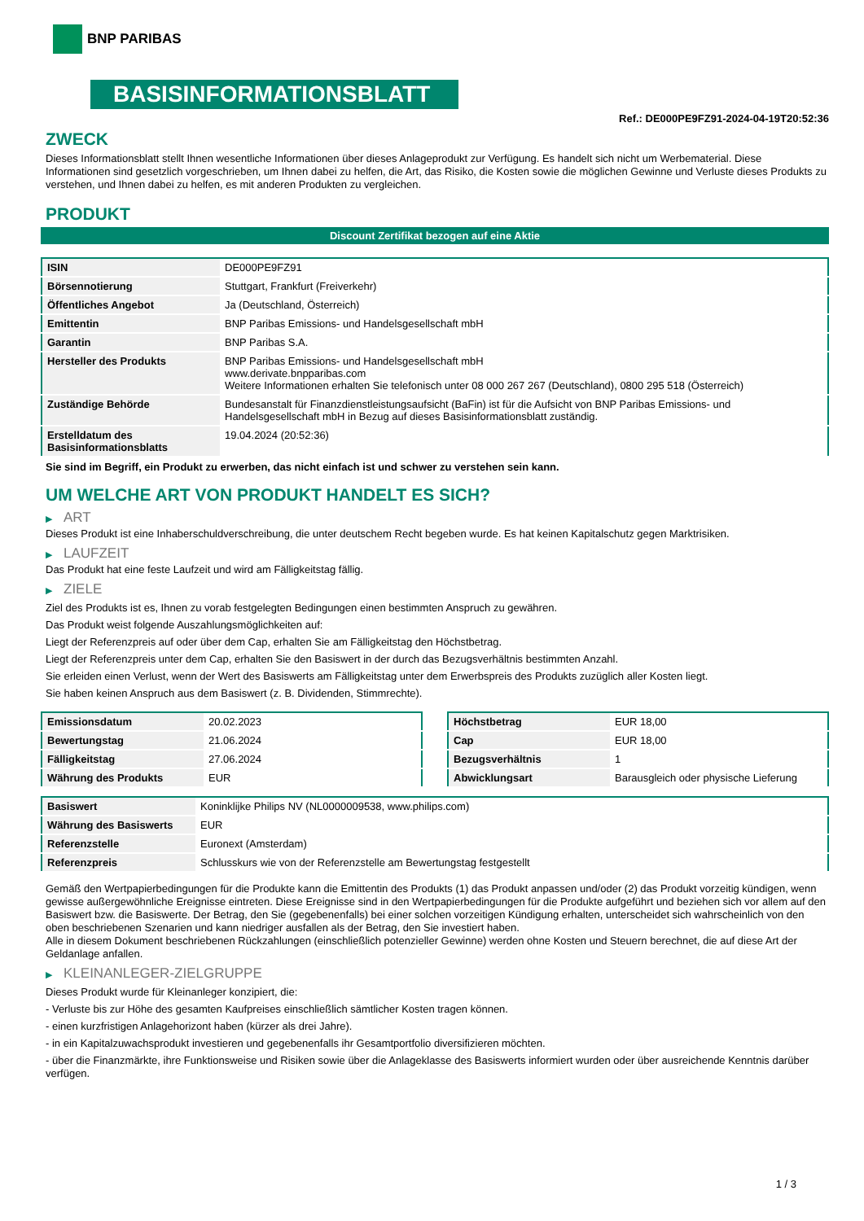BNP PARIBAS
BASISINFORMATIONSBLATT
Ref.: DE000PE9FZ91-2024-04-19T20:52:36
ZWECK
Dieses Informationsblatt stellt Ihnen wesentliche Informationen über dieses Anlageprodukt zur Verfügung. Es handelt sich nicht um Werbematerial. Diese Informationen sind gesetzlich vorgeschrieben, um Ihnen dabei zu helfen, die Art, das Risiko, die Kosten sowie die möglichen Gewinne und Verluste dieses Produkts zu verstehen, und Ihnen dabei zu helfen, es mit anderen Produkten zu vergleichen.
PRODUKT
Discount Zertifikat bezogen auf eine Aktie
| ISIN | DE000PE9FZ91 |
| Börsennotierung | Stuttgart, Frankfurt (Freiverkehr) |
| Öffentliches Angebot | Ja (Deutschland, Österreich) |
| Emittentin | BNP Paribas Emissions- und Handelsgesellschaft mbH |
| Garantin | BNP Paribas S.A. |
| Hersteller des Produkts | BNP Paribas Emissions- und Handelsgesellschaft mbH www.derivate.bnpparibas.com Weitere Informationen erhalten Sie telefonisch unter 08 000 267 267 (Deutschland), 0800 295 518 (Österreich) |
| Zuständige Behörde | Bundesanstalt für Finanzdienstleistungsaufsicht (BaFin) ist für die Aufsicht von BNP Paribas Emissions- und Handelsgesellschaft mbH in Bezug auf dieses Basisinformationsblatt zuständig. |
| Erstelldatum des Basisinformationsblatts | 19.04.2024 (20:52:36) |
Sie sind im Begriff, ein Produkt zu erwerben, das nicht einfach ist und schwer zu verstehen sein kann.
UM WELCHE ART VON PRODUKT HANDELT ES SICH?
▶ ART
Dieses Produkt ist eine Inhaberschuldverschreibung, die unter deutschem Recht begeben wurde. Es hat keinen Kapitalschutz gegen Marktrisiken.
▶ LAUFZEIT
Das Produkt hat eine feste Laufzeit und wird am Fälligkeitstag fällig.
▶ ZIELE
Ziel des Produkts ist es, Ihnen zu vorab festgelegten Bedingungen einen bestimmten Anspruch zu gewähren.
Das Produkt weist folgende Auszahlungsmöglichkeiten auf:
Liegt der Referenzpreis auf oder über dem Cap, erhalten Sie am Fälligkeitstag den Höchstbetrag.
Liegt der Referenzpreis unter dem Cap, erhalten Sie den Basiswert in der durch das Bezugsverhältnis bestimmten Anzahl.
Sie erleiden einen Verlust, wenn der Wert des Basiswerts am Fälligkeitstag unter dem Erwerbspreis des Produkts zuzüglich aller Kosten liegt.
Sie haben keinen Anspruch aus dem Basiswert (z. B. Dividenden, Stimmrechte).
| Emissionsdatum | 20.02.2023 |
| Bewertungstag | 21.06.2024 |
| Fälligkeitstag | 27.06.2024 |
| Währung des Produkts | EUR |
| Höchstbetrag | EUR 18,00 |
| Cap | EUR 18,00 |
| Bezugsverhältnis | 1 |
| Abwicklungsart | Barausgleich oder physische Lieferung |
| Basiswert | Koninklijke Philips NV (NL0000009538, www.philips.com) |
| Währung des Basiswerts | EUR |
| Referenzstelle | Euronext (Amsterdam) |
| Referenzpreis | Schlusskurs wie von der Referenzstelle am Bewertungstag festgestellt |
Gemäß den Wertpapierbedingungen für die Produkte kann die Emittentin des Produkts (1) das Produkt anpassen und/oder (2) das Produkt vorzeitig kündigen, wenn gewisse außergewöhnliche Ereignisse eintreten. Diese Ereignisse sind in den Wertpapierbedingungen für die Produkte aufgeführt und beziehen sich vor allem auf den Basiswert bzw. die Basiswerte. Der Betrag, den Sie (gegebenenfalls) bei einer solchen vorzeitigen Kündigung erhalten, unterscheidet sich wahrscheinlich von den oben beschriebenen Szenarien und kann niedriger ausfallen als der Betrag, den Sie investiert haben.
Alle in diesem Dokument beschriebenen Rückzahlungen (einschließlich potenzieller Gewinne) werden ohne Kosten und Steuern berechnet, die auf diese Art der Geldanlage anfallen.
▶ KLEINANLEGER-ZIELGRUPPE
Dieses Produkt wurde für Kleinanleger konzipiert, die:
- Verluste bis zur Höhe des gesamten Kaufpreises einschließlich sämtlicher Kosten tragen können.
- einen kurzfristigen Anlagehorizont haben (kürzer als drei Jahre).
- in ein Kapitalzuwachsprodukt investieren und gegebenenfalls ihr Gesamtportfolio diversifizieren möchten.
- über die Finanzmärkte, ihre Funktionsweise und Risiken sowie über die Anlageklasse des Basiswerts informiert wurden oder über ausreichende Kenntnis darüber verfügen.
1 / 3